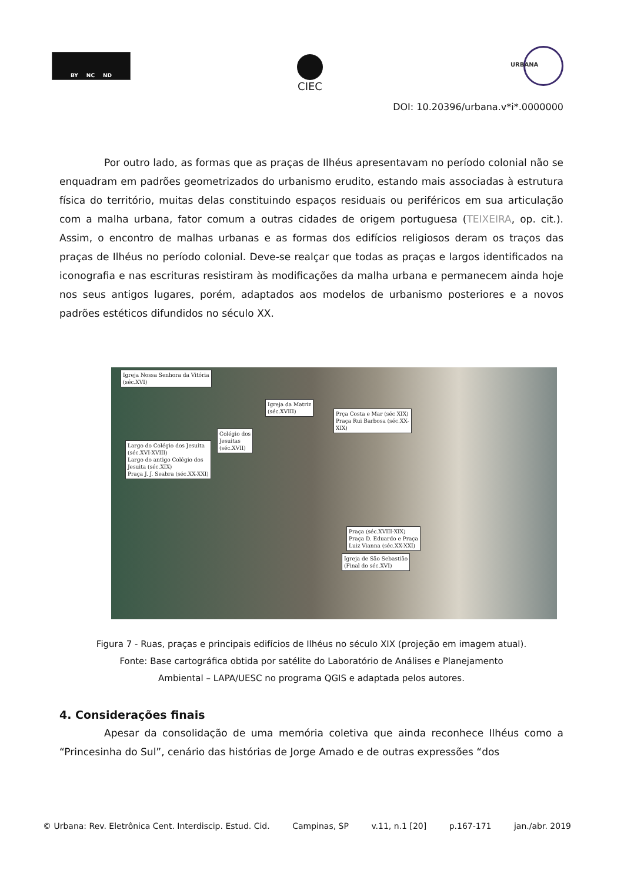BY NC ND CIEC
URBANA
DOI: 10.20396/urbana.v*i*.0000000
Por outro lado, as formas que as praças de Ilhéus apresentavam no período colonial não se enquadram em padrões geometrizados do urbanismo erudito, estando mais associadas à estrutura física do território, muitas delas constituindo espaços residuais ou periféricos em sua articulação com a malha urbana, fator comum a outras cidades de origem portuguesa (TEIXEIRA, op. cit.). Assim, o encontro de malhas urbanas e as formas dos edifícios religiosos deram os traços das praças de Ilhéus no período colonial. Deve-se realçar que todas as praças e largos identificados na iconografia e nas escrituras resistiram às modificações da malha urbana e permanecem ainda hoje nos seus antigos lugares, porém, adaptados aos modelos de urbanismo posteriores e a novos padrões estéticos difundidos no século XX.
Igreja Nossa Senhora da Vitória
(séc.XVI)
Igreja da Matriz
(séc.XVIII)
Prça Costa e Mar (séc XIX)
Praça Rui Barbosa (séc.XX-
XIX)
Colégio dos
Jesuitas
(séc.XVII)
Largo do Colégio dos Jesuita
(séc.XVI-XVIII)
Largo do antigo Colégio dos
Jesuita (séc.XIX)
Praça J. J. Seabra (séc.XX-XXI)
Praça (séc.XVIII-XIX)
Praça D. Eduardo e Praça
Luiz Vianna (séc.XX-XXI)
Igreja de São Sebastião
(Final do séc.XVI)
Figura 7 - Ruas, praças e principais edifícios de Ilhéus no século XIX (projeção em imagem atual).
Fonte: Base cartográfica obtida por satélite do Laboratório de Análises e Planejamento
Ambiental – LAPA/UESC no programa QGIS e adaptada pelos autores.
4. Considerações finais
Apesar da consolidação de uma memória coletiva que ainda reconhece Ilhéus como a “Princesinha do Sul”, cenário das histórias de Jorge Amado e de outras expressões “dos
© Urbana: Rev. Eletrônica Cent. Interdiscip. Estud. Cid. Campinas, SP v.11, n.1 [20] p.167-171 jan./abr. 2019